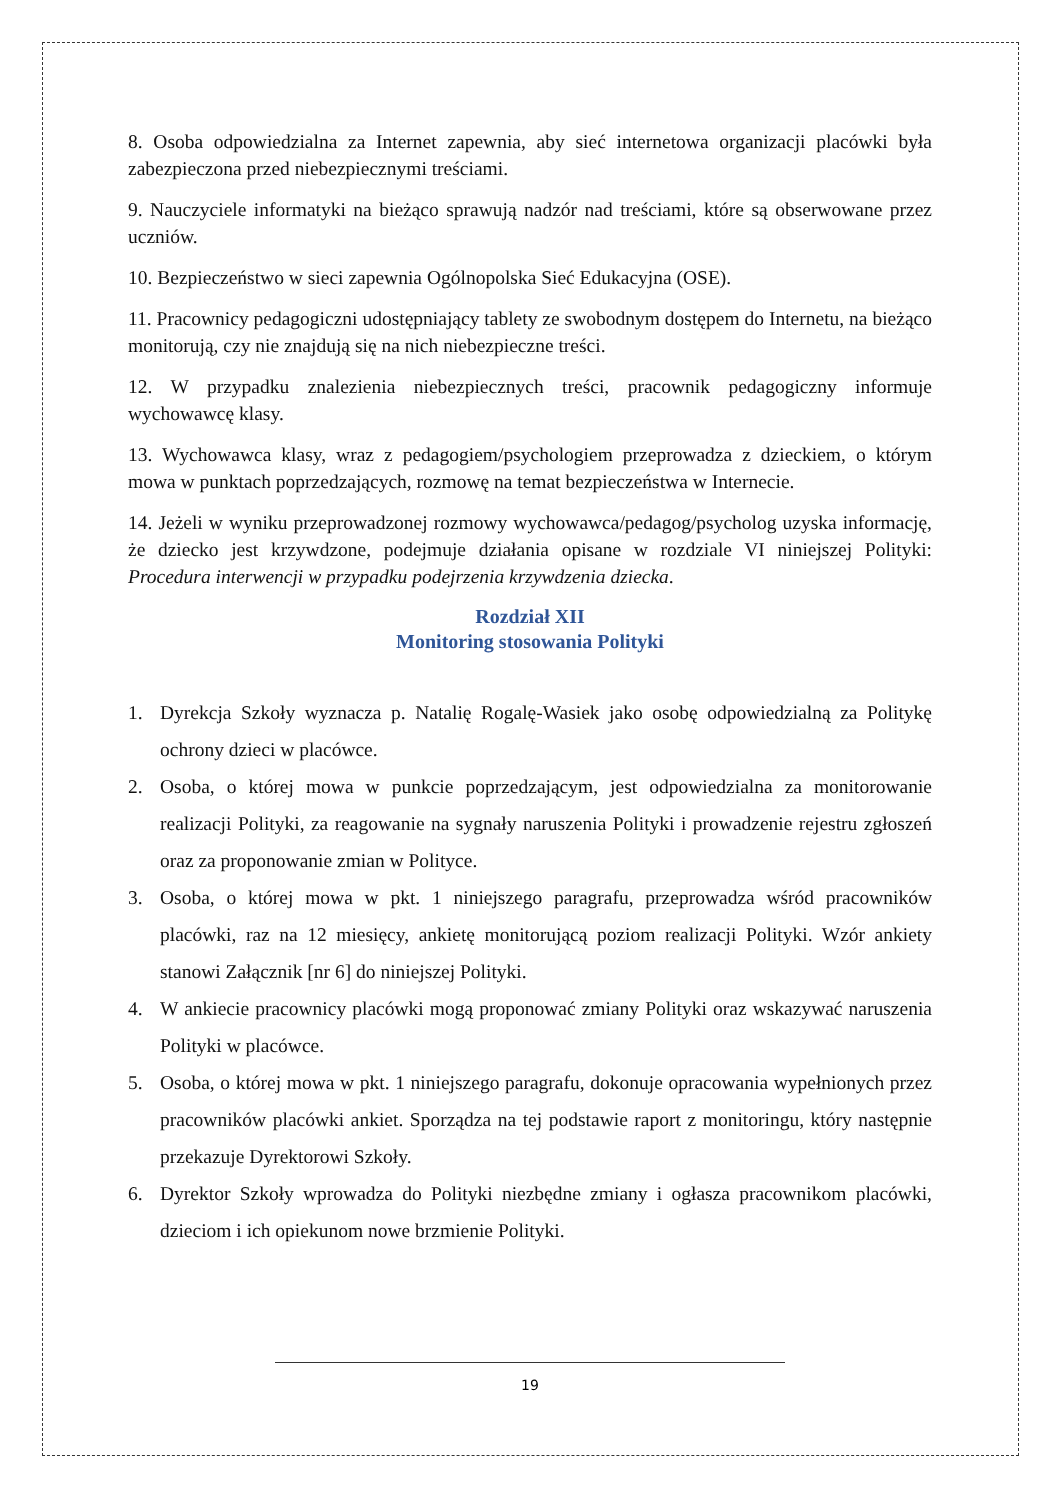8. Osoba odpowiedzialna za Internet zapewnia, aby sieć internetowa organizacji placówki była zabezpieczona przed niebezpiecznymi treściami.
9. Nauczyciele informatyki na bieżąco sprawują nadzór nad treściami, które są obserwowane przez uczniów.
10. Bezpieczeństwo w sieci zapewnia Ogólnopolska Sieć Edukacyjna (OSE).
11. Pracownicy pedagogiczni udostępniający tablety ze swobodnym dostępem do Internetu, na bieżąco monitorują, czy nie znajdują się na nich niebezpieczne treści.
12. W przypadku znalezienia niebezpiecznych treści, pracownik pedagogiczny informuje wychowawcę klasy.
13. Wychowawca klasy, wraz z pedagogiem/psychologiem przeprowadza z dzieckiem, o którym mowa w punktach poprzedzających, rozmowę na temat bezpieczeństwa w Internecie.
14. Jeżeli w wyniku przeprowadzonej rozmowy wychowawca/pedagog/psycholog uzyska informację, że dziecko jest krzywdzone, podejmuje działania opisane w rozdziale VI niniejszej Polityki: Procedura interwencji w przypadku podejrzenia krzywdzenia dziecka.
Rozdział XII
Monitoring stosowania Polityki
1. Dyrekcja Szkoły wyznacza p. Natalię Rogalę-Wasiek jako osobę odpowiedzialną za Politykę ochrony dzieci w placówce.
2. Osoba, o której mowa w punkcie poprzedzającym, jest odpowiedzialna za monitorowanie realizacji Polityki, za reagowanie na sygnały naruszenia Polityki i prowadzenie rejestru zgłoszeń oraz za proponowanie zmian w Polityce.
3. Osoba, o której mowa w pkt. 1 niniejszego paragrafu, przeprowadza wśród pracowników placówki, raz na 12 miesięcy, ankietę monitorującą poziom realizacji Polityki. Wzór ankiety stanowi Załącznik [nr 6] do niniejszej Polityki.
4. W ankiecie pracownicy placówki mogą proponować zmiany Polityki oraz wskazywać naruszenia Polityki w placówce.
5. Osoba, o której mowa w pkt. 1 niniejszego paragrafu, dokonuje opracowania wypełnionych przez pracowników placówki ankiet. Sporządza na tej podstawie raport z monitoringu, który następnie przekazuje Dyrektorowi Szkoły.
6. Dyrektor Szkoły wprowadza do Polityki niezbędne zmiany i ogłasza pracownikom placówki, dzieciom i ich opiekunom nowe brzmienie Polityki.
19